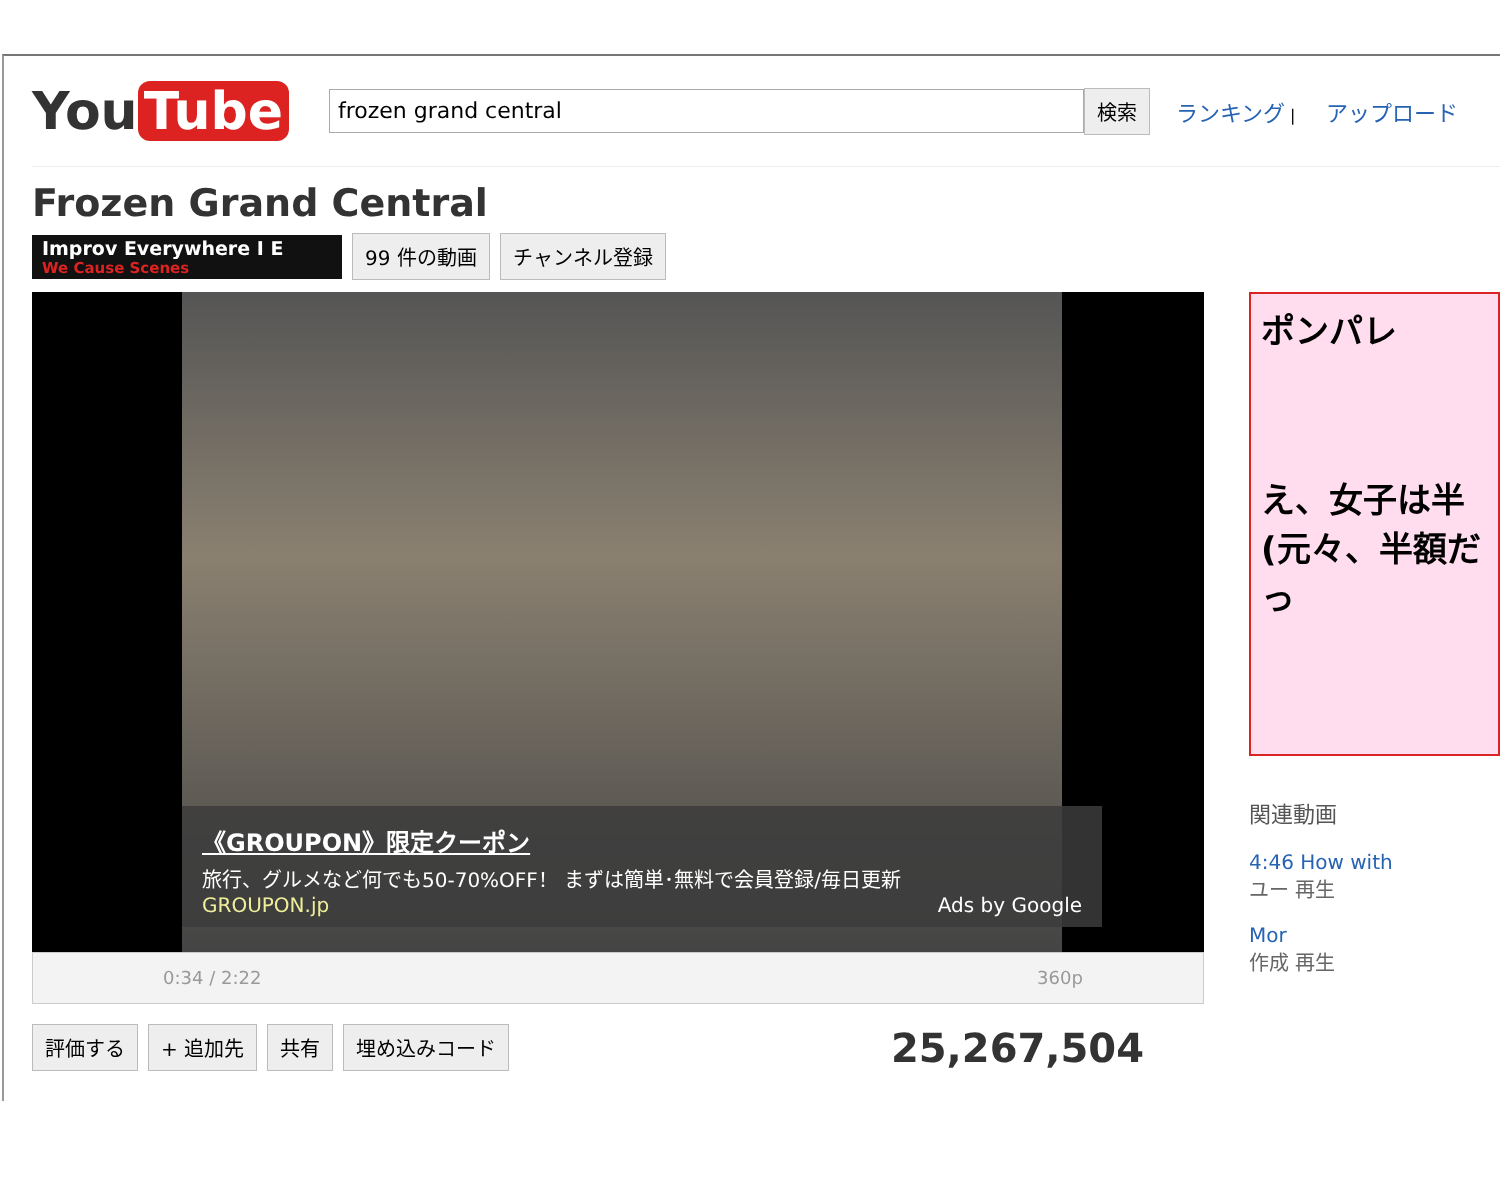You Tube
frozen grand central
検索
ランキング | アップロード
Frozen Grand Central
Improv Everywhere I E
We Cause Scenes
99 件の動画 チャンネル登録
《GROUPON》限定クーポン
旅行、グルメなど何でも50-70%OFF！ まずは簡単･無料で会員登録/毎日更新
GROUPON.jp Ads by Google
0:34 / 2:22 360p
評価する + 追加先 共有 埋め込みコード
25,267,504
ポンパレ
え、女子は半
(元々、半額だっ
関連動画
4:46 How with
ユー 再生
Mor
作成 再生